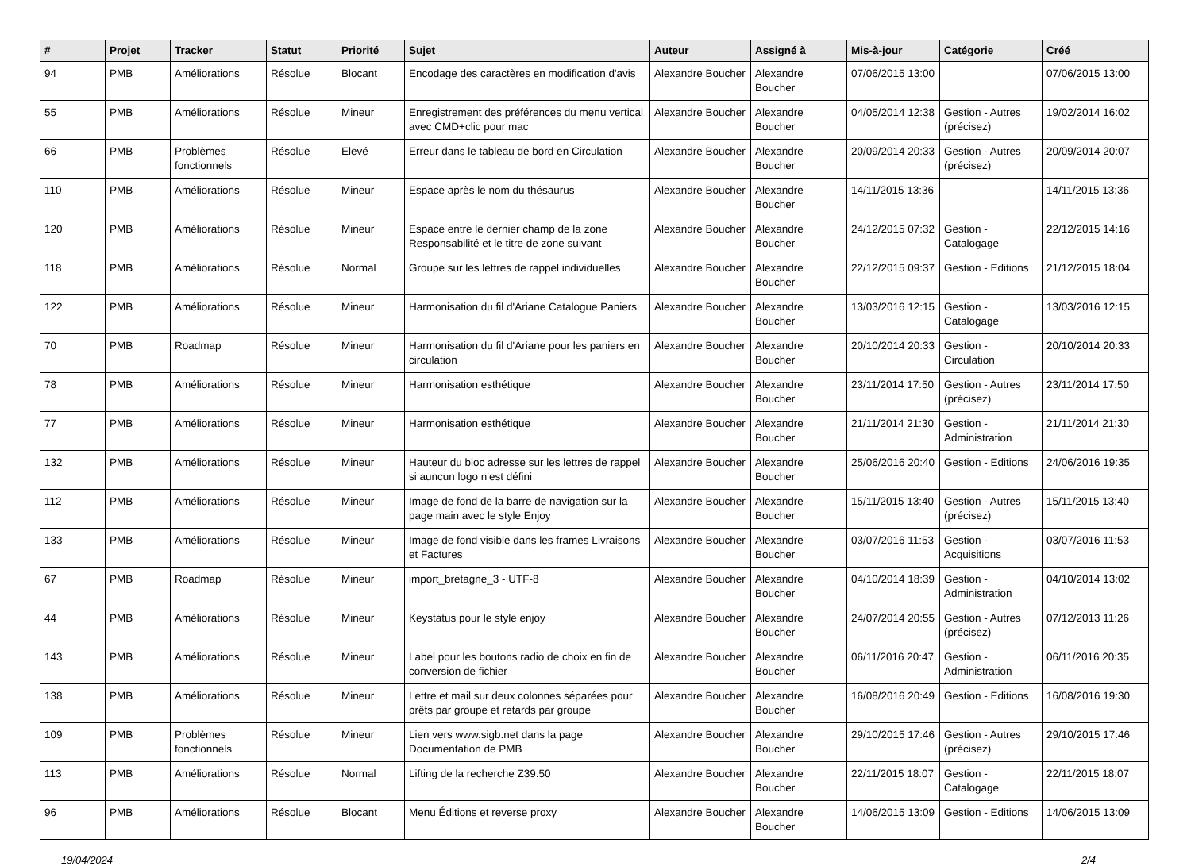| # | Projet | Tracker | Statut | Priorité | Sujet | Auteur | Assigné à | Mis-à-jour | Catégorie | Créé |
| --- | --- | --- | --- | --- | --- | --- | --- | --- | --- | --- |
| 94 | PMB | Améliorations | Résolue | Blocant | Encodage des caractères en modification d'avis | Alexandre Boucher | Alexandre Boucher | 07/06/2015 13:00 | | 07/06/2015 13:00 |
| 55 | PMB | Améliorations | Résolue | Mineur | Enregistrement des préférences du menu vertical avec CMD+clic pour mac | Alexandre Boucher | Alexandre Boucher | 04/05/2014 12:38 | Gestion - Autres (précisez) | 19/02/2014 16:02 |
| 66 | PMB | Problèmes fonctionnels | Résolue | Elevé | Erreur dans le tableau de bord en Circulation | Alexandre Boucher | Alexandre Boucher | 20/09/2014 20:33 | Gestion - Autres (précisez) | 20/09/2014 20:07 |
| 110 | PMB | Améliorations | Résolue | Mineur | Espace après le nom du thésaurus | Alexandre Boucher | Alexandre Boucher | 14/11/2015 13:36 | | 14/11/2015 13:36 |
| 120 | PMB | Améliorations | Résolue | Mineur | Espace entre le dernier champ de la zone Responsabilité et le titre de zone suivant | Alexandre Boucher | Alexandre Boucher | 24/12/2015 07:32 | Gestion - Catalogage | 22/12/2015 14:16 |
| 118 | PMB | Améliorations | Résolue | Normal | Groupe sur les lettres de rappel individuelles | Alexandre Boucher | Alexandre Boucher | 22/12/2015 09:37 | Gestion - Editions | 21/12/2015 18:04 |
| 122 | PMB | Améliorations | Résolue | Mineur | Harmonisation du fil d'Ariane Catalogue Paniers | Alexandre Boucher | Alexandre Boucher | 13/03/2016 12:15 | Gestion - Catalogage | 13/03/2016 12:15 |
| 70 | PMB | Roadmap | Résolue | Mineur | Harmonisation du fil d'Ariane pour les paniers en circulation | Alexandre Boucher | Alexandre Boucher | 20/10/2014 20:33 | Gestion - Circulation | 20/10/2014 20:33 |
| 78 | PMB | Améliorations | Résolue | Mineur | Harmonisation esthétique | Alexandre Boucher | Alexandre Boucher | 23/11/2014 17:50 | Gestion - Autres (précisez) | 23/11/2014 17:50 |
| 77 | PMB | Améliorations | Résolue | Mineur | Harmonisation esthétique | Alexandre Boucher | Alexandre Boucher | 21/11/2014 21:30 | Gestion - Administration | 21/11/2014 21:30 |
| 132 | PMB | Améliorations | Résolue | Mineur | Hauteur du bloc adresse sur les lettres de rappel si auncun logo n'est défini | Alexandre Boucher | Alexandre Boucher | 25/06/2016 20:40 | Gestion - Editions | 24/06/2016 19:35 |
| 112 | PMB | Améliorations | Résolue | Mineur | Image de fond de la barre de navigation sur la page main avec le style Enjoy | Alexandre Boucher | Alexandre Boucher | 15/11/2015 13:40 | Gestion - Autres (précisez) | 15/11/2015 13:40 |
| 133 | PMB | Améliorations | Résolue | Mineur | Image de fond visible dans les frames Livraisons et Factures | Alexandre Boucher | Alexandre Boucher | 03/07/2016 11:53 | Gestion - Acquisitions | 03/07/2016 11:53 |
| 67 | PMB | Roadmap | Résolue | Mineur | import_bretagne_3 - UTF-8 | Alexandre Boucher | Alexandre Boucher | 04/10/2014 18:39 | Gestion - Administration | 04/10/2014 13:02 |
| 44 | PMB | Améliorations | Résolue | Mineur | Keystatus pour le style enjoy | Alexandre Boucher | Alexandre Boucher | 24/07/2014 20:55 | Gestion - Autres (précisez) | 07/12/2013 11:26 |
| 143 | PMB | Améliorations | Résolue | Mineur | Label pour les boutons radio de choix en fin de conversion de fichier | Alexandre Boucher | Alexandre Boucher | 06/11/2016 20:47 | Gestion - Administration | 06/11/2016 20:35 |
| 138 | PMB | Améliorations | Résolue | Mineur | Lettre et mail sur deux colonnes séparées pour prêts par groupe et retards par groupe | Alexandre Boucher | Alexandre Boucher | 16/08/2016 20:49 | Gestion - Editions | 16/08/2016 19:30 |
| 109 | PMB | Problèmes fonctionnels | Résolue | Mineur | Lien vers www.sigb.net dans la page Documentation de PMB | Alexandre Boucher | Alexandre Boucher | 29/10/2015 17:46 | Gestion - Autres (précisez) | 29/10/2015 17:46 |
| 113 | PMB | Améliorations | Résolue | Normal | Lifting de la recherche Z39.50 | Alexandre Boucher | Alexandre Boucher | 22/11/2015 18:07 | Gestion - Catalogage | 22/11/2015 18:07 |
| 96 | PMB | Améliorations | Résolue | Blocant | Menu Éditions et reverse proxy | Alexandre Boucher | Alexandre Boucher | 14/06/2015 13:09 | Gestion - Editions | 14/06/2015 13:09 |
19/04/2024 2/4